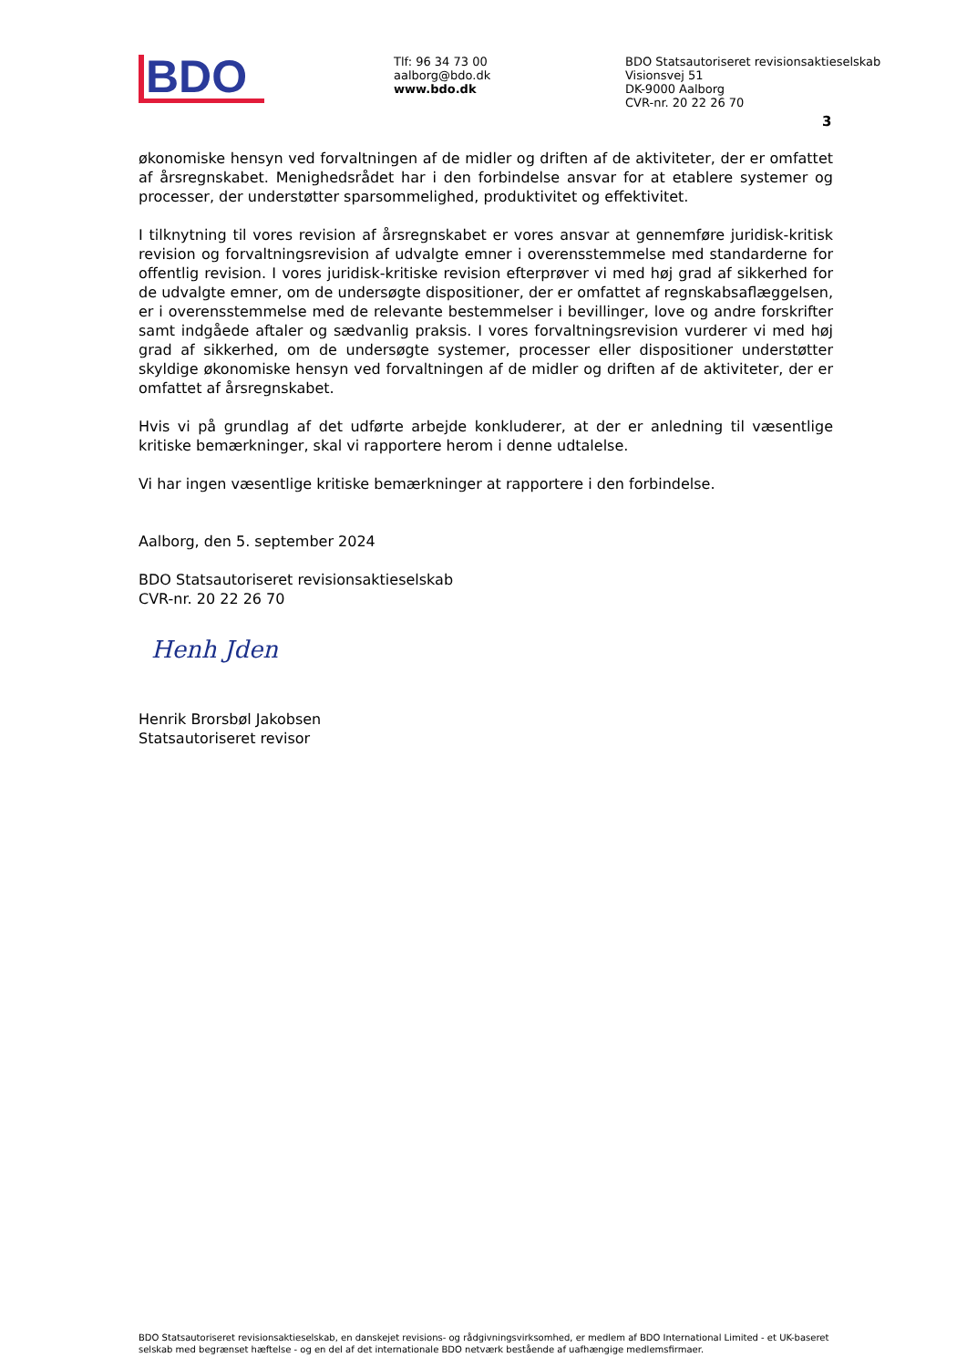BDO
Tlf: 96 34 73 00
aalborg@bdo.dk
www.bdo.dk
BDO Statsautoriseret revisionsaktieselskab
Visionsvej 51
DK-9000 Aalborg
CVR-nr. 20 22 26 70
3
økonomiske hensyn ved forvaltningen af de midler og driften af de aktiviteter, der er omfattet af årsregnskabet. Menighedsrådet har i den forbindelse ansvar for at etablere systemer og processer, der understøtter sparsommelighed, produktivitet og effektivitet.
I tilknytning til vores revision af årsregnskabet er vores ansvar at gennemføre juridisk-kritisk revision og forvaltningsrevision af udvalgte emner i overensstemmelse med standarderne for offentlig revision. I vores juridisk-kritiske revision efterprøver vi med høj grad af sikkerhed for de udvalgte emner, om de undersøgte dispositioner, der er omfattet af regnskabsaflæggelsen, er i overensstemmelse med de relevante bestemmelser i bevillinger, love og andre forskrifter samt indgåede aftaler og sædvanlig praksis. I vores forvaltningsrevision vurderer vi med høj grad af sikkerhed, om de undersøgte systemer, processer eller dispositioner understøtter skyldige økonomiske hensyn ved forvaltningen af de midler og driften af de aktiviteter, der er omfattet af årsregnskabet.
Hvis vi på grundlag af det udførte arbejde konkluderer, at der er anledning til væsentlige kritiske bemærkninger, skal vi rapportere herom i denne udtalelse.
Vi har ingen væsentlige kritiske bemærkninger at rapportere i den forbindelse.
Aalborg, den 5. september 2024
BDO Statsautoriseret revisionsaktieselskab
CVR-nr. 20 22 26 70
Henh Jden
Henrik Brorsbøl Jakobsen
Statsautoriseret revisor
BDO Statsautoriseret revisionsaktieselskab, en danskejet revisions- og rådgivningsvirksomhed, er medlem af BDO International Limited - et UK-baseret selskab med begrænset hæftelse - og en del af det internationale BDO netværk bestående af uafhængige medlemsfirmaer.